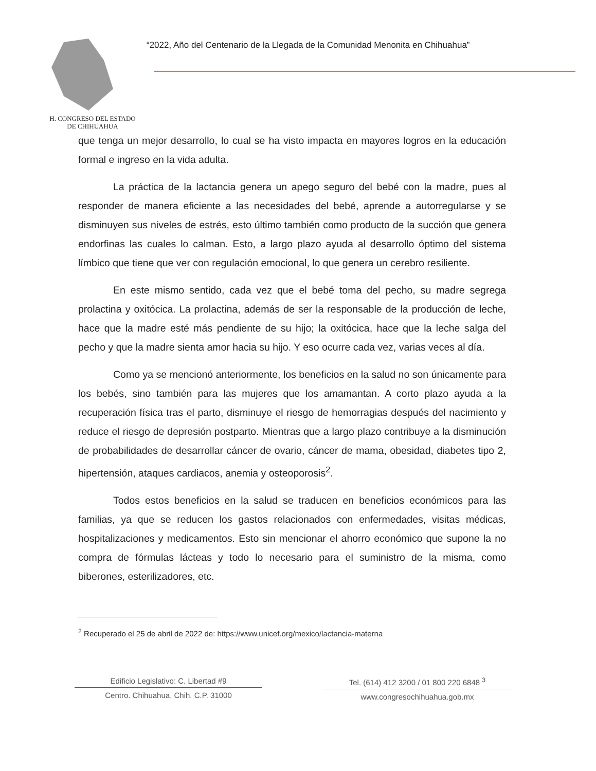H. CONGRESO DEL ESTADO
DE CHIHUAHUA
“2022, Año del Centenario de la Llegada de la Comunidad Menonita en Chihuahua”
que tenga un mejor desarrollo, lo cual se ha visto impacta en mayores logros en la educación formal e ingreso en la vida adulta.
La práctica de la lactancia genera un apego seguro del bebé con la madre, pues al responder de manera eficiente a las necesidades del bebé, aprende a autorregularse y se disminuyen sus niveles de estrés, esto último también como producto de la succión que genera endorfinas las cuales lo calman. Esto, a largo plazo ayuda al desarrollo óptimo del sistema límbico que tiene que ver con regulación emocional, lo que genera un cerebro resiliente.
En este mismo sentido, cada vez que el bebé toma del pecho, su madre segrega prolactina y oxitócica. La prolactina, además de ser la responsable de la producción de leche, hace que la madre esté más pendiente de su hijo; la oxitócica, hace que la leche salga del pecho y que la madre sienta amor hacia su hijo. Y eso ocurre cada vez, varias veces al día.
Como ya se mencionó anteriormente, los beneficios en la salud no son únicamente para los bebés, sino también para las mujeres que los amamantan. A corto plazo ayuda a la recuperación física tras el parto, disminuye el riesgo de hemorragias después del nacimiento y reduce el riesgo de depresión postparto. Mientras que a largo plazo contribuye a la disminución de probabilidades de desarrollar cáncer de ovario, cáncer de mama, obesidad, diabetes tipo 2, hipertensión, ataques cardiacos, anemia y osteoporosis<sup>2</sup>.
Todos estos beneficios en la salud se traducen en beneficios económicos para las familias, ya que se reducen los gastos relacionados con enfermedades, visitas médicas, hospitalizaciones y medicamentos. Esto sin mencionar el ahorro económico que supone la no compra de fórmulas lácteas y todo lo necesario para el suministro de la misma, como biberones, esterilizadores, etc.
<sup>2</sup> Recuperado el 25 de abril de 2022 de: https://www.unicef.org/mexico/lactancia-materna
Edificio Legislativo: C. Libertad #9
Centro. Chihuahua, Chih. C.P. 31000
Tel. (614) 412 3200 / 01 800 220 6848 <sup>3</sup>
www.congresochihuahua.gob.mx